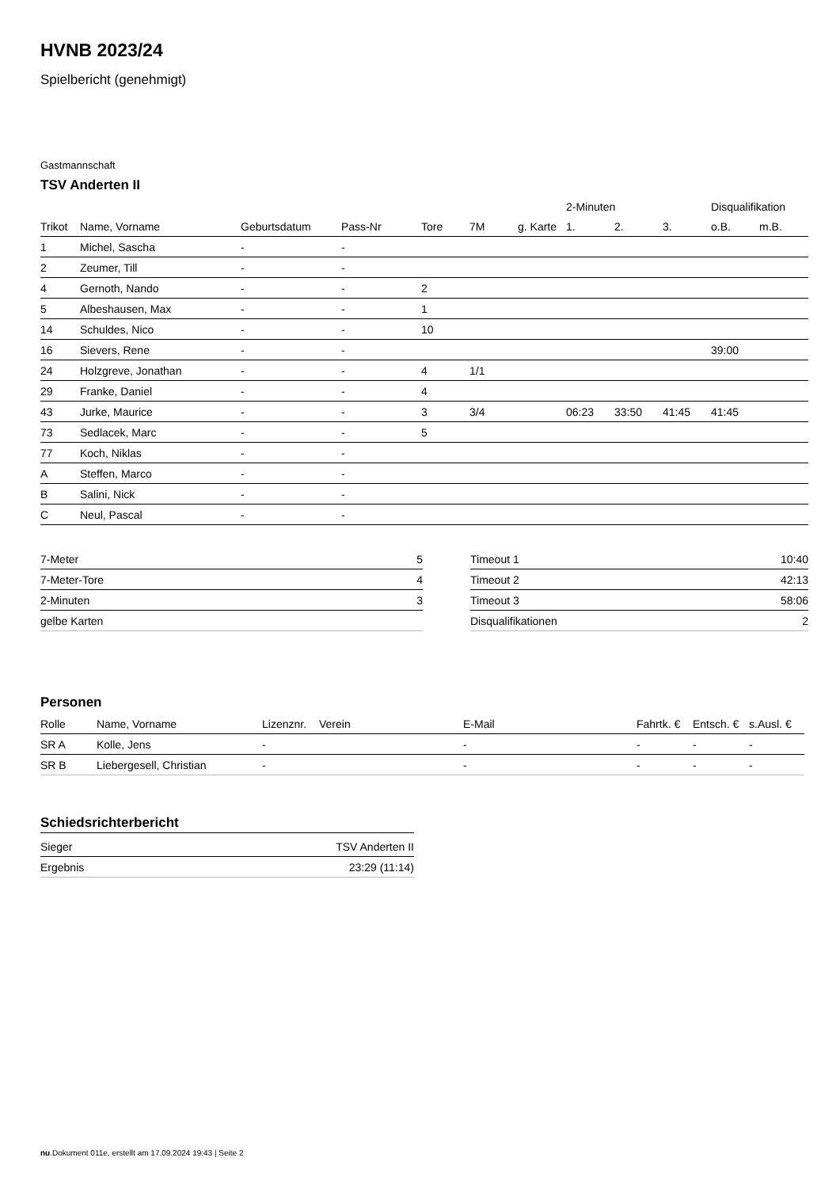HVNB 2023/24
Spielbericht (genehmigt)
Gastmannschaft
TSV Anderten II
| | | | | | | | 2-Minuten | | | Disqualifikation | |
| --- | --- | --- | --- | --- | --- | --- | --- | --- | --- | --- | --- |
| Trikot | Name, Vorname | Geburtsdatum | Pass-Nr | Tore | 7M | g. Karte | 1. | 2. | 3. | o.B. | m.B. |
| 1 | Michel, Sascha | - | - | | | | | | | | |
| 2 | Zeumer, Till | - | - | | | | | | | | |
| 4 | Gernoth, Nando | - | - | 2 | | | | | | | |
| 5 | Albeshausen, Max | - | - | 1 | | | | | | | |
| 14 | Schuldes, Nico | - | - | 10 | | | | | | | |
| 16 | Sievers, Rene | - | - | | | | | | | 39:00 | |
| 24 | Holzgreve, Jonathan | - | - | 4 | 1/1 | | | | | | |
| 29 | Franke, Daniel | - | - | 4 | | | | | | | |
| 43 | Jurke, Maurice | - | - | 3 | 3/4 | | 06:23 | 33:50 | 41:45 | 41:45 | |
| 73 | Sedlacek, Marc | - | - | 5 | | | | | | | |
| 77 | Koch, Niklas | - | - | | | | | | | | |
| A | Steffen, Marco | - | - | | | | | | | | |
| B | Salini, Nick | - | - | | | | | | | | |
| C | Neul, Pascal | - | - | | | | | | | | |
| 7-Meter | 5 |
| 7-Meter-Tore | 4 |
| 2-Minuten | 3 |
| gelbe Karten | |
| Timeout 1 | 10:40 |
| Timeout 2 | 42:13 |
| Timeout 3 | 58:06 |
| Disqualifikationen | 2 |
Personen
| Rolle | Name, Vorname | Lizenznr. | Verein | E-Mail | Fahrtk. € | Entsch. € | s.Ausl. € |
| --- | --- | --- | --- | --- | --- | --- | --- |
| SR A | Kolle, Jens | - | | - | - | - | - |
| SR B | Liebergesell, Christian | - | | - | - | - | - |
Schiedsrichterbericht
| Sieger | TSV Anderten II |
| Ergebnis | 23:29 (11:14) |
nu.Dokument 011e, erstellt am 17.09.2024 19:43 | Seite 2